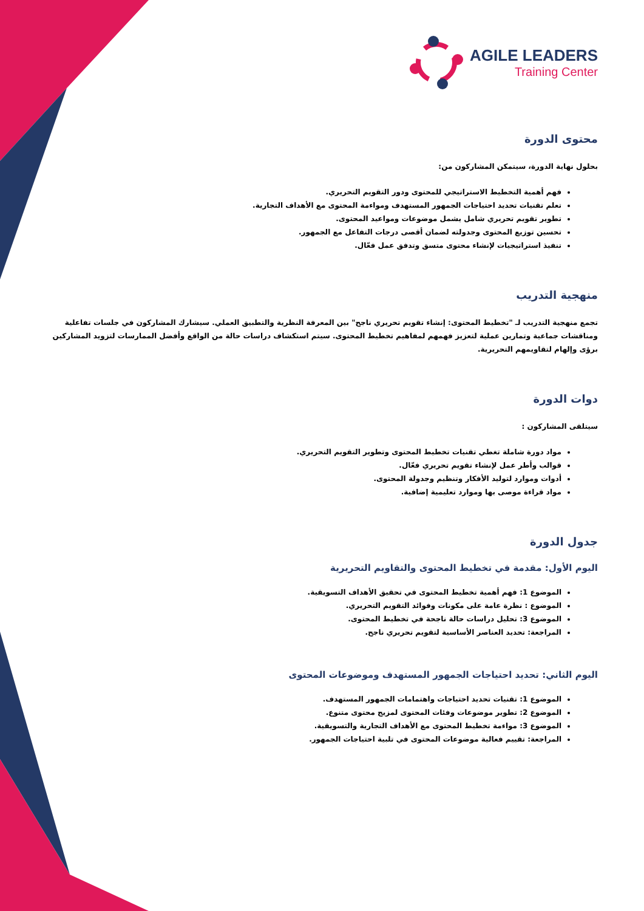AGILE LEADERS
Training Center
محتوى الدورة
بحلول نهاية الدورة، سيتمكن المشاركون من:
فهم أهمية التخطيط الاستراتيجي للمحتوى ودور التقويم التحريري.
تعلم تقنيات تحديد احتياجات الجمهور المستهدف ومواءمة المحتوى مع الأهداف التجارية.
تطوير تقويم تحريري شامل يشمل موضوعات ومواعيد المحتوى.
تحسين توزيع المحتوى وجدولته لضمان أقصى درجات التفاعل مع الجمهور.
تنفيذ استراتيجيات لإنشاء محتوى متسق وتدفق عمل فعّال.
منهجية التدريب
تجمع منهجية التدريب لـ "تخطيط المحتوى: إنشاء تقويم تحريري ناجح" بين المعرفة النظرية والتطبيق العملي. سيشارك المشاركون في جلسات تفاعلية ومناقشات جماعية وتمارين عملية لتعزيز فهمهم لمفاهيم تخطيط المحتوى. سيتم استكشاف دراسات حالة من الواقع وأفضل الممارسات لتزويد المشاركين برؤى وإلهام لتقاويمهم التحريرية.
دوات الدورة
سيتلقى المشاركون :
مواد دورة شاملة تغطي تقنيات تخطيط المحتوى وتطوير التقويم التحريري.
قوالب وأطر عمل لإنشاء تقويم تحريري فعّال.
أدوات وموارد لتوليد الأفكار وتنظيم وجدولة المحتوى.
مواد قراءة موصى بها وموارد تعليمية إضافية.
جدول الدورة
اليوم الأول: مقدمة في تخطيط المحتوى والتقاويم التحريرية
الموضوع 1: فهم أهمية تخطيط المحتوى في تحقيق الأهداف التسويقية.
الموضوع : نظرة عامة على مكونات وفوائد التقويم التحريري.
الموضوع 3: تحليل دراسات حالة ناجحة في تخطيط المحتوى.
المراجعة: تحديد العناصر الأساسية لتقويم تحريري ناجح.
اليوم الثاني: تحديد احتياجات الجمهور المستهدف وموضوعات المحتوى
الموضوع 1: تقنيات تحديد احتياجات واهتمامات الجمهور المستهدف.
الموضوع 2: تطوير موضوعات وفئات المحتوى لمزيج محتوى متنوع.
الموضوع 3: مواءمة تخطيط المحتوى مع الأهداف التجارية والتسويقية.
المراجعة: تقييم فعالية موضوعات المحتوى في تلبية احتياجات الجمهور.